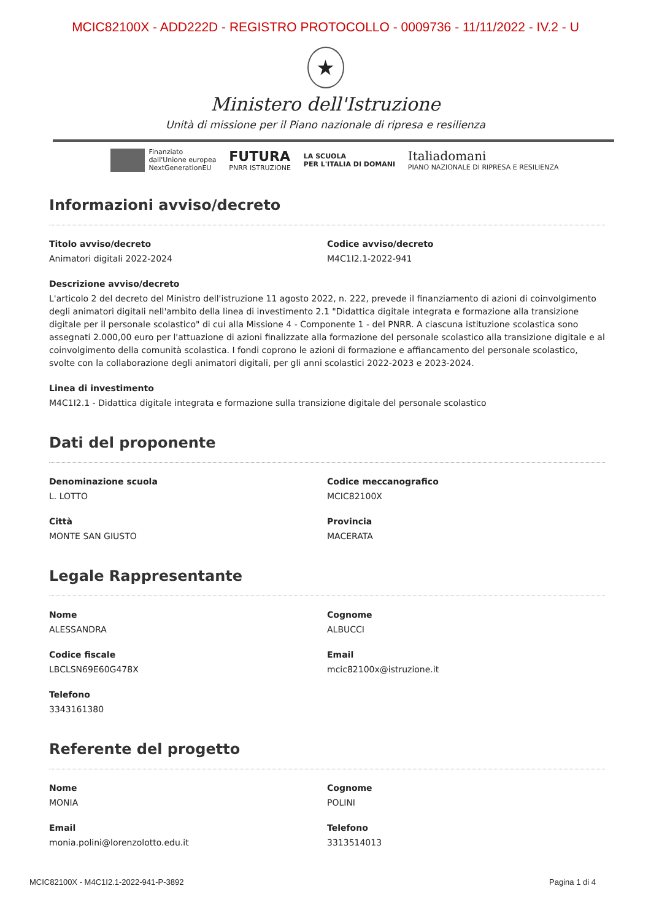MCIC82100X - ADD222D - REGISTRO PROTOCOLLO - 0009736 - 11/11/2022 - IV.2 - U
★
Ministero dell'Istruzione
Unità di missione per il Piano nazionale di ripresa e resilienza
Finanziato
dall'Unione europea
NextGenerationEU
FUTURA
PNRR ISTRUZIONE
LA SCUOLA
PER L'ITALIA DI DOMANI
Italiadomani
PIANO NAZIONALE DI RIPRESA E RESILIENZA
Informazioni avviso/decreto
Titolo avviso/decreto
Animatori digitali 2022-2024
Codice avviso/decreto
M4C1I2.1-2022-941
Descrizione avviso/decreto
L'articolo 2 del decreto del Ministro dell'istruzione 11 agosto 2022, n. 222, prevede il finanziamento di azioni di coinvolgimento degli animatori digitali nell'ambito della linea di investimento 2.1 "Didattica digitale integrata e formazione alla transizione digitale per il personale scolastico" di cui alla Missione 4 - Componente 1 - del PNRR. A ciascuna istituzione scolastica sono assegnati 2.000,00 euro per l'attuazione di azioni finalizzate alla formazione del personale scolastico alla transizione digitale e al coinvolgimento della comunità scolastica. I fondi coprono le azioni di formazione e affiancamento del personale scolastico, svolte con la collaborazione degli animatori digitali, per gli anni scolastici 2022-2023 e 2023-2024.
Linea di investimento
M4C1I2.1 - Didattica digitale integrata e formazione sulla transizione digitale del personale scolastico
Dati del proponente
Denominazione scuola
L. LOTTO
Codice meccanografico
MCIC82100X
Città
MONTE SAN GIUSTO
Provincia
MACERATA
Legale Rappresentante
Nome
ALESSANDRA
Cognome
ALBUCCI
Codice fiscale
LBCLSN69E60G478X
Email
mcic82100x@istruzione.it
Telefono
3343161380
Referente del progetto
Nome
MONIA
Cognome
POLINI
Email
monia.polini@lorenzolotto.edu.it
Telefono
3313514013
MCIC82100X - M4C1I2.1-2022-941-P-3892 Pagina 1 di 4